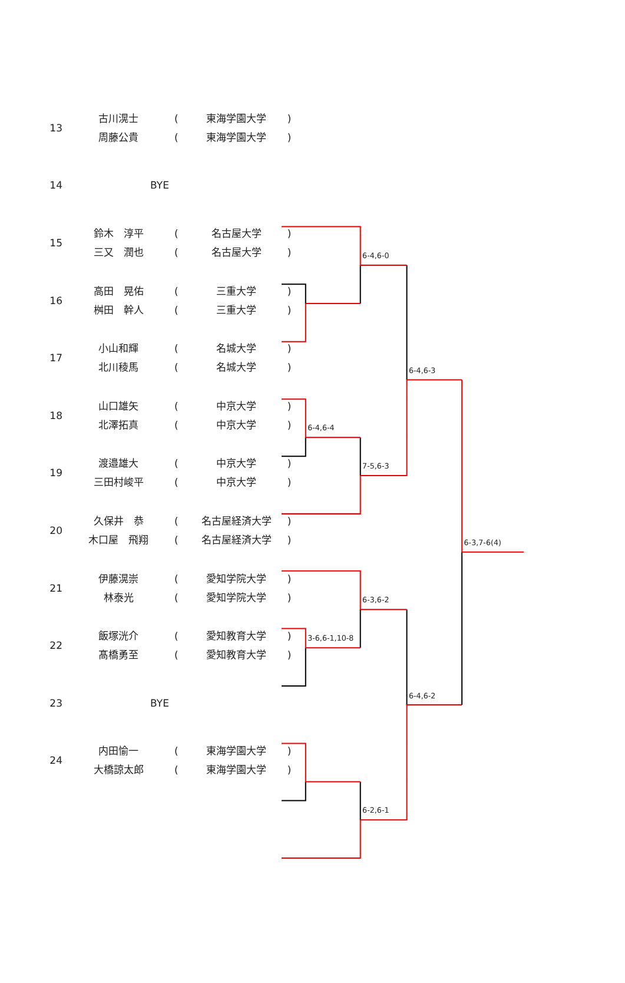6-4,6-0
6-4,6-3
6-4,6-4
7-5,6-3
6-3,7-6(4)
6-3,6-2
3-6,6-1,10-8
6-4,6-2
6-2,6-1
| 13 | 古川滉士 周藤公貴 | ( ( | 東海学園大学 東海学園大学 | ) ) |
| 14 | BYE | | | |
| 15 | 鈴木 淳平 三又 潤也 | ( ( | 名古屋大学 名古屋大学 | ) ) |
| 16 | 高田 晃佑 桝田 幹人 | ( ( | 三重大学 三重大学 | ) ) |
| 17 | 小山和輝 北川稜馬 | ( ( | 名城大学 名城大学 | ) ) |
| 18 | 山口雄矢 北澤拓真 | ( ( | 中京大学 中京大学 | ) ) |
| 19 | 渡邉雄大 三田村峻平 | ( ( | 中京大学 中京大学 | ) ) |
| 20 | 久保井 恭 木口屋 飛翔 | ( ( | 名古屋経済大学 名古屋経済大学 | ) ) |
| 21 | 伊藤滉崇 林泰光 | ( ( | 愛知学院大学 愛知学院大学 | ) ) |
| 22 | 飯塚洸介 髙橋勇至 | ( ( | 愛知教育大学 愛知教育大学 | ) ) |
| 23 | BYE | | | |
| 24 | 内田愉一 大橋諒太郎 | ( ( | 東海学園大学 東海学園大学 | ) ) |